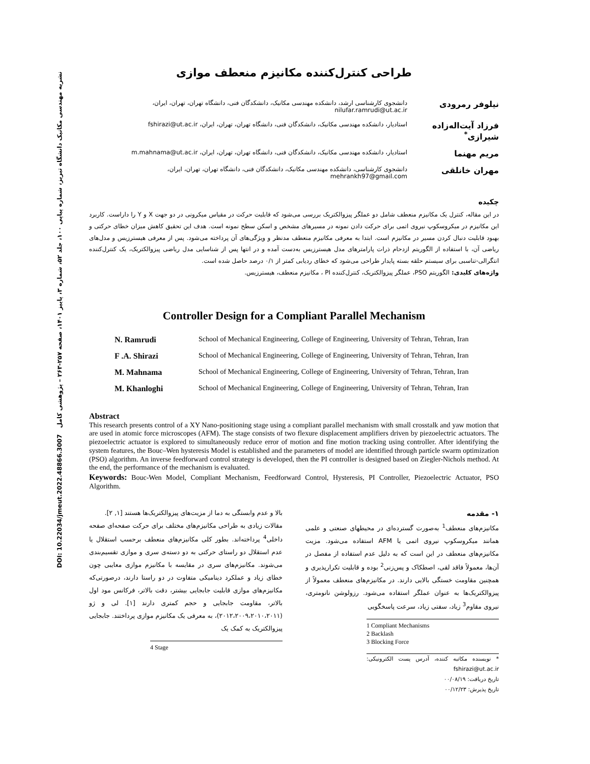نشریه مهندسی مکانیک دانشگاه تبریز، شماره پیاپی ۱۰۰، جلد ۵۲، شماره ۳، پاییز ۱۴۰۱، صفحه ۲۵۷-۲۶۳ – پژوهشی کامل DOI: 10.22034/jmeut.2022.48866.3007
طراحی کنترل‌کننده مکانیزم منعطف موازی
نیلوفر رمرودی
دانشجوی کارشناسی ارشد، دانشکده مهندسی مکانیک، دانشکدگان فنی، دانشگاه تهران، تهران، ایران، nilufar.ramrudi@ut.ac.ir
فرزاد آیت‌اله‌زاده شیرازی<sup>*</sup>
استادیار، دانشکده مهندسی مکانیک، دانشکدگان فنی، دانشگاه تهران، تهران، ایران، fshirazi@ut.ac.ir
مریم مهنما
استادیار، دانشکده مهندسی مکانیک، دانشکدگان فنی، دانشگاه تهران، تهران، ایران، m.mahnama@ut.ac.ir
مهران خانلقی
دانشجوی کارشناسی، دانشکده مهندسی مکانیک، دانشکدگان فنی، دانشگاه تهران، تهران، ایران، mehrankh97@gmail.com
چکیده
در این مقاله، کنترل یک مکانیزم منعطف شامل دو عملگر پیزوالکتریک بررسی می‌شود که قابلیت حرکت در مقیاس میکرونی در دو جهت X و Y را داراست. کاربرد این مکانیزم در میکروسکوپ نیروی اتمی برای حرکت دادن نمونه در مسیرهای مشخص و اسکن سطح نمونه است. هدف این تحقیق کاهش میزان خطای حرکتی و بهبود قابلیت دنبال کردن مسیر در مکانیزم است. ابتدا به معرفی مکانیزم منعطف مدنظر و ویژگی‌های آن پرداخته می‌شود. پس از معرفی هیسترزیس و مدل‌های ریاضی آن، با استفاده از الگوریتم ازدحام ذرات پارامترهای مدل هیسترزیس به‌دست آمده و در انتها پس از شناسایی مدل ریاضی پیزوالکتریک، یک کنترل‌کننده انتگرالی-تناسبی برای سیستم حلقه بسته پایدار طراحی می‌شود که خطای ردیابی کمتر از ۰/۱ درصد حاصل شده است.
واژه‌های کلیدی: الگوریتم PSO، عملگر پیزوالکتریک، کنترل‌کننده PI ، مکانیزم منعطف، هیسترزیس.
Controller Design for a Compliant Parallel Mechanism
N. Ramrudi School of Mechanical Engineering, College of Engineering, University of Tehran, Tehran, Iran
F .A. Shirazi School of Mechanical Engineering, College of Engineering, University of Tehran, Tehran, Iran
M. Mahnama School of Mechanical Engineering, College of Engineering, University of Tehran, Tehran, Iran
M. Khanloghi School of Mechanical Engineering, College of Engineering, University of Tehran, Tehran, Iran
Abstract
This research presents control of a XY Nano-positioning stage using a compliant parallel mechanism with small crosstalk and yaw motion that are used in atomic force microscopes (AFM). The stage consists of two flexure displacement amplifiers driven by piezoelectric actuators. The piezoelectric actuator is explored to simultaneously reduce error of motion and fine motion tracking using controller. After identifying the system features, the Bouc–Wen hysteresis Model is established and the parameters of model are identified through particle swarm optimization (PSO) algorithm. An inverse feedforward control strategy is developed, then the PI controller is designed based on Ziegler-Nichols method. At the end, the performance of the mechanism is evaluated.
Keywords: Bouc-Wen Model, Compliant Mechanism, Feedforward Control, Hysteresis, PI Controller, Piezoelectric Actuator, PSO Algorithm.
۱- مقدمه
مکانیزم‌های منعطف<sup>1</sup> به‌صورت گسترده‌ای در محیطهای صنعتی و علمی همانند میکروسکوپ نیروی اتمی یا AFM استفاده می‌شود. مزیت مکانیزم‌های منعطف در این است که به دلیل عدم استفاده از مفصل در آن‌ها، معمولاً فاقد لقی، اصطکاک و پس‌زنی<sup>2</sup> بوده و قابلیت تکرارپذیری و همچنین مقاومت خستگی بالایی دارند. در مکانیزم‌های منعطف معمولاً از پیزوالکتریک‌ها به عنوان عملگر استفاده می‌شود. رزولوشن نانومتری، نیروی مقاوم<sup>3</sup> زیاد، سفتی زیاد، سرعت پاسخگویی
1 Compliant Mechanisms
2 Backlash
3 Blocking Force
* نویسنده مکاتبه کننده، آدرس پست الکترونیکی: fshirazi@ut.ac.ir
تاریخ دریافت: ۰۰/۰۸/۱۹
تاریخ پذیرش: ۰۰/۱۲/۲۳
بالا و عدم وابستگی به دما از مزیت‌های پیزوالکتریک‌ها هستند [۱, ۲].
مقالات زیادی به طراحی مکانیزم‌های مختلف برای حرکت صفحه‌ای صفحه داخلی<sup>4</sup> پرداخته‌اند. بطور کلی مکانیزم‌های منعطف برحسب استقلال یا عدم استقلال دو راستای حرکتی به دو دسته‌ی سری و موازی تقسیم‌بندی می‌شوند. مکانیزم‌های سری در مقایسه با مکانیزم موازی معایبی چون خطای زیاد و عملکرد دینامیکی متفاوت در دو راستا دارند، درصورتی‌که مکانیزم‌های موازی قابلیت جابجایی بیشتر، دقت بالاتر، فرکانس مود اول بالاتر، مقاومت جابجایی و حجم کمتری دارند [۱]. لی و ژو (۲۰۱۲،۲۰۰۹،۲۰۱۰،۲۰۱۱)، به معرفی یک مکانیزم موازی پرداختند. جابجایی پیزوالکتریک به کمک یک
4 Stage